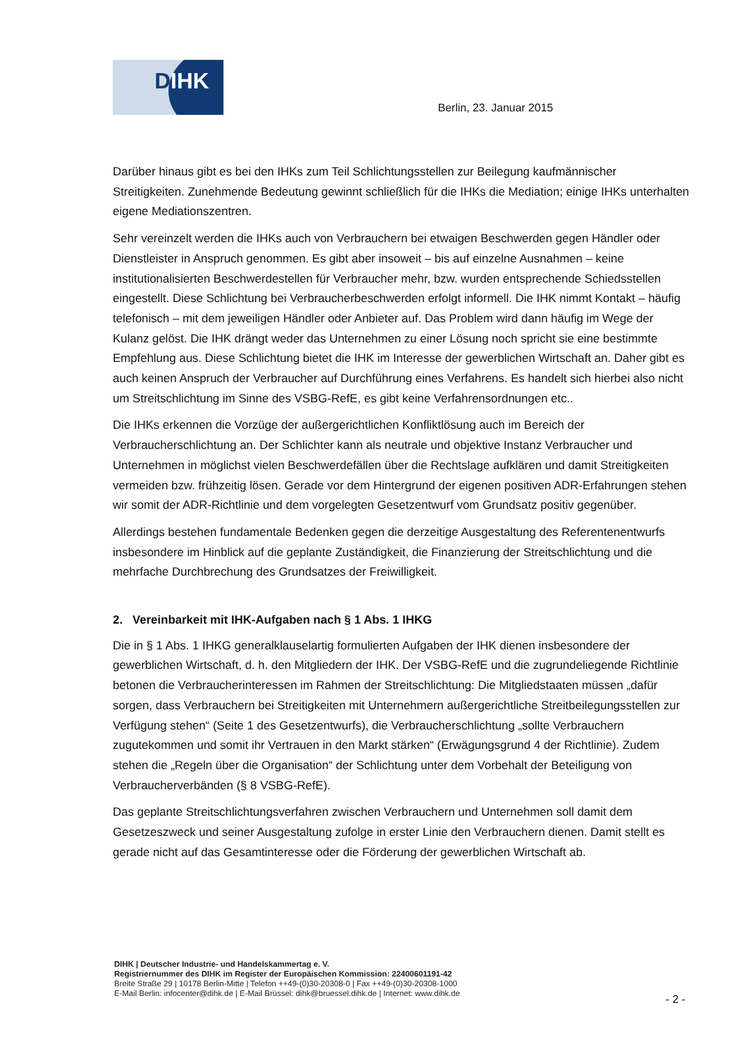DIHK
Berlin, 23. Januar 2015
Darüber hinaus gibt es bei den IHKs zum Teil Schlichtungsstellen zur Beilegung kaufmännischer Streitigkeiten. Zunehmende Bedeutung gewinnt schließlich für die IHKs die Mediation; einige IHKs unterhalten eigene Mediationszentren.
Sehr vereinzelt werden die IHKs auch von Verbrauchern bei etwaigen Beschwerden gegen Händler oder Dienstleister in Anspruch genommen. Es gibt aber insoweit – bis auf einzelne Ausnahmen – keine institutionalisierten Beschwerdestellen für Verbraucher mehr, bzw. wurden entsprechende Schiedsstellen eingestellt. Diese Schlichtung bei Verbraucherbeschwerden erfolgt informell. Die IHK nimmt Kontakt – häufig telefonisch – mit dem jeweiligen Händler oder Anbieter auf. Das Problem wird dann häufig im Wege der Kulanz gelöst. Die IHK drängt weder das Unternehmen zu einer Lösung noch spricht sie eine bestimmte Empfehlung aus. Diese Schlichtung bietet die IHK im Interesse der gewerblichen Wirtschaft an. Daher gibt es auch keinen Anspruch der Verbraucher auf Durchführung eines Verfahrens. Es handelt sich hierbei also nicht um Streitschlichtung im Sinne des VSBG-RefE, es gibt keine Verfahrensordnungen etc..
Die IHKs erkennen die Vorzüge der außergerichtlichen Konfliktlösung auch im Bereich der Verbraucherschlichtung an. Der Schlichter kann als neutrale und objektive Instanz Verbraucher und Unternehmen in möglichst vielen Beschwerdefällen über die Rechtslage aufklären und damit Streitigkeiten vermeiden bzw. frühzeitig lösen. Gerade vor dem Hintergrund der eigenen positiven ADR-Erfahrungen stehen wir somit der ADR-Richtlinie und dem vorgelegten Gesetzentwurf vom Grundsatz positiv gegenüber.
Allerdings bestehen fundamentale Bedenken gegen die derzeitige Ausgestaltung des Referentenentwurfs insbesondere im Hinblick auf die geplante Zuständigkeit, die Finanzierung der Streitschlichtung und die mehrfache Durchbrechung des Grundsatzes der Freiwilligkeit.
2. Vereinbarkeit mit IHK-Aufgaben nach § 1 Abs. 1 IHKG
Die in § 1 Abs. 1 IHKG generalklauselartig formulierten Aufgaben der IHK dienen insbesondere der gewerblichen Wirtschaft, d. h. den Mitgliedern der IHK. Der VSBG-RefE und die zugrundeliegende Richtlinie betonen die Verbraucherinteressen im Rahmen der Streitschlichtung: Die Mitgliedstaaten müssen „dafür sorgen, dass Verbrauchern bei Streitigkeiten mit Unternehmern außergerichtliche Streitbeilegungsstellen zur Verfügung stehen“ (Seite 1 des Gesetzentwurfs), die Verbraucherschlichtung „sollte Verbrauchern zugutekommen und somit ihr Vertrauen in den Markt stärken“ (Erwägungsgrund 4 der Richtlinie). Zudem stehen die „Regeln über die Organisation“ der Schlichtung unter dem Vorbehalt der Beteiligung von Verbraucherverbänden (§ 8 VSBG-RefE).
Das geplante Streitschlichtungsverfahren zwischen Verbrauchern und Unternehmen soll damit dem Gesetzeszweck und seiner Ausgestaltung zufolge in erster Linie den Verbrauchern dienen. Damit stellt es gerade nicht auf das Gesamtinteresse oder die Förderung der gewerblichen Wirtschaft ab.
DIHK | Deutscher Industrie- und Handelskammertag e. V.
Registriernummer des DIHK im Register der Europäischen Kommission: 22400601191-42
Breite Straße 29 | 10178 Berlin-Mitte | Telefon ++49-(0)30-20308-0 | Fax ++49-(0)30-20308-1000
E-Mail Berlin: infocenter@dihk.de | E-Mail Brüssel: dihk@bruessel.dihk.de | Internet: www.dihk.de
- 2 -